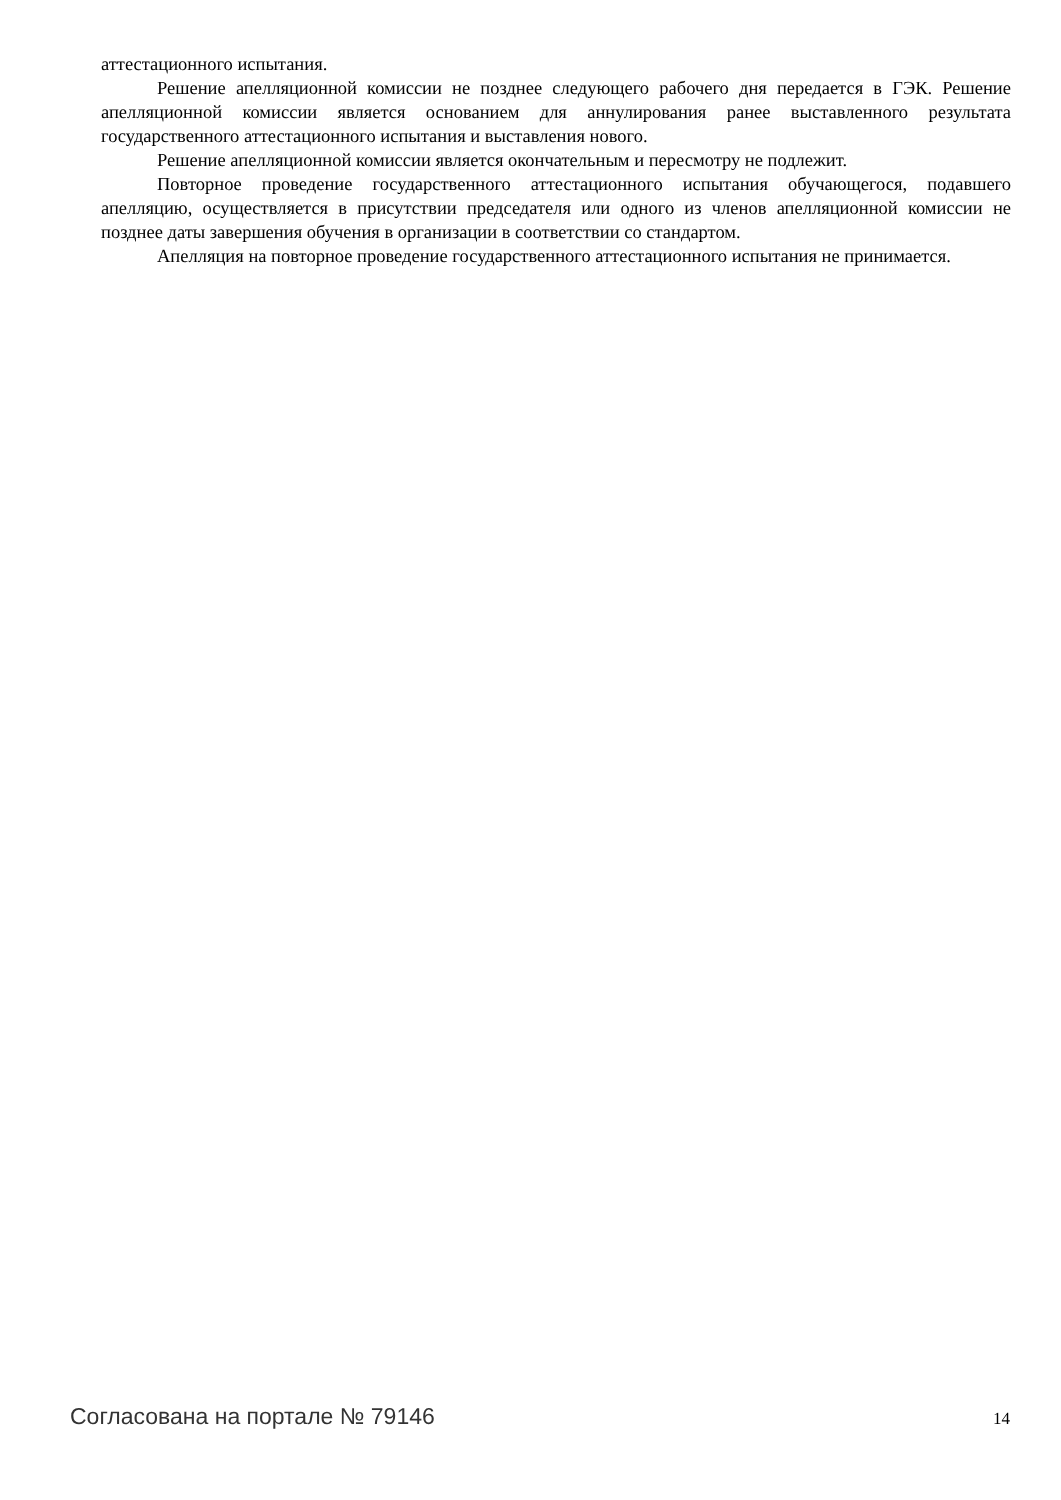аттестационного испытания.
Решение апелляционной комиссии не позднее следующего рабочего дня передается в ГЭК. Решение апелляционной комиссии является основанием для аннулирования ранее выставленного результата государственного аттестационного испытания и выставления нового.
Решение апелляционной комиссии является окончательным и пересмотру не подлежит.
Повторное проведение государственного аттестационного испытания обучающегося, подавшего апелляцию, осуществляется в присутствии председателя или одного из членов апелляционной комиссии не позднее даты завершения обучения в организации в соответствии со стандартом.
Апелляция на повторное проведение государственного аттестационного испытания не принимается.
Согласована на портале № 79146 14